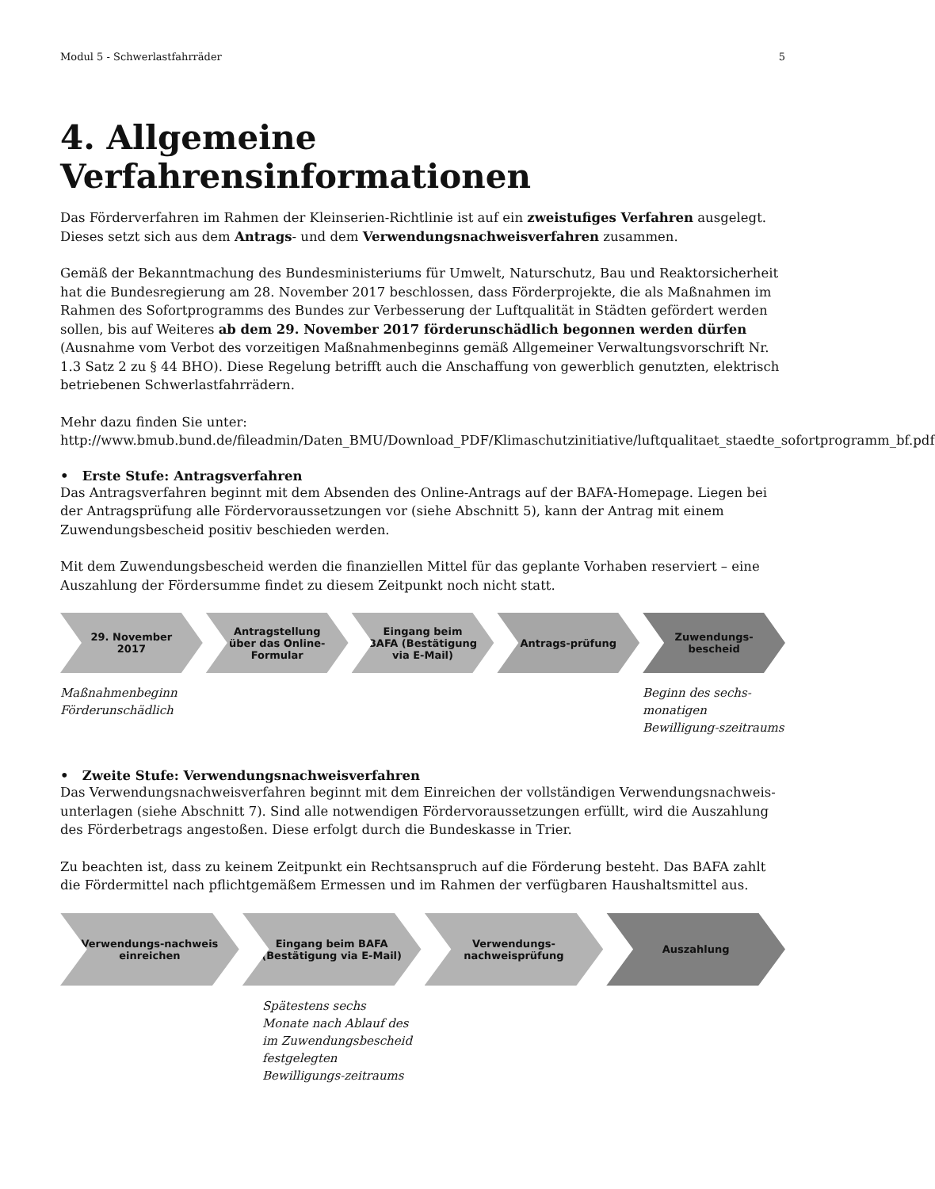Modul 5 - Schwerlastfahrräder 5
4. Allgemeine Verfahrensinformationen
Das Förderverfahren im Rahmen der Kleinserien-Richtlinie ist auf ein zweistufiges Verfahren ausgelegt. Dieses setzt sich aus dem Antrags- und dem Verwendungsnachweisverfahren zusammen.
Gemäß der Bekanntmachung des Bundesministeriums für Umwelt, Naturschutz, Bau und Reaktorsicherheit hat die Bundesregierung am 28. November 2017 beschlossen, dass Förderprojekte, die als Maßnahmen im Rahmen des Sofortprogramms des Bundes zur Verbesserung der Luftqualität in Städten gefördert werden sollen, bis auf Weiteres ab dem 29. November 2017 förderunschädlich begonnen werden dürfen (Ausnahme vom Verbot des vorzeitigen Maßnahmenbeginns gemäß Allgemeiner Verwaltungsvorschrift Nr. 1.3 Satz 2 zu § 44 BHO). Diese Regelung betrifft auch die Anschaffung von gewerblich genutzten, elektrisch betriebenen Schwerlastfahrrädern.
Mehr dazu finden Sie unter:
http://www.bmub.bund.de/fileadmin/Daten_BMU/Download_PDF/Klimaschutzinitiative/luftqualitaet_staedte_sofortprogramm_bf.pdf
• Erste Stufe: Antragsverfahren
Das Antragsverfahren beginnt mit dem Absenden des Online-Antrags auf der BAFA-Homepage. Liegen bei der Antragsprüfung alle Fördervoraussetzungen vor (siehe Abschnitt 5), kann der Antrag mit einem Zuwendungsbescheid positiv beschieden werden.
Mit dem Zuwendungsbescheid werden die finanziellen Mittel für das geplante Vorhaben reserviert – eine Auszahlung der Fördersumme findet zu diesem Zeitpunkt noch nicht statt.
29. November 2017 Antragstellung über das Online-Formular
Eingang beim BAFA (Bestätigung via E-Mail)
Antrags-prüfung Zuwendungs-bescheid
Maßnahmenbeginn
Förderunschädlich Beginn des sechs-monatigen Bewilligung-szeitraums
• Zweite Stufe: Verwendungsnachweisverfahren
Das Verwendungsnachweisverfahren beginnt mit dem Einreichen der vollständigen Verwendungsnachweis-unterlagen (siehe Abschnitt 7). Sind alle notwendigen Fördervoraussetzungen erfüllt, wird die Auszahlung des Förderbetrags angestoßen. Diese erfolgt durch die Bundeskasse in Trier.
Zu beachten ist, dass zu keinem Zeitpunkt ein Rechtsanspruch auf die Förderung besteht. Das BAFA zahlt die Fördermittel nach pflichtgemäßem Ermessen und im Rahmen der verfügbaren Haushaltsmittel aus.
Verwendungs-nachweis einreichen
Eingang beim BAFA (Bestätigung via E-Mail)
Verwendungs-nachweisprüfung Auszahlung
Spätestens sechs Monate nach Ablauf des im Zuwendungsbescheid festgelegten Bewilligungs-zeitraums